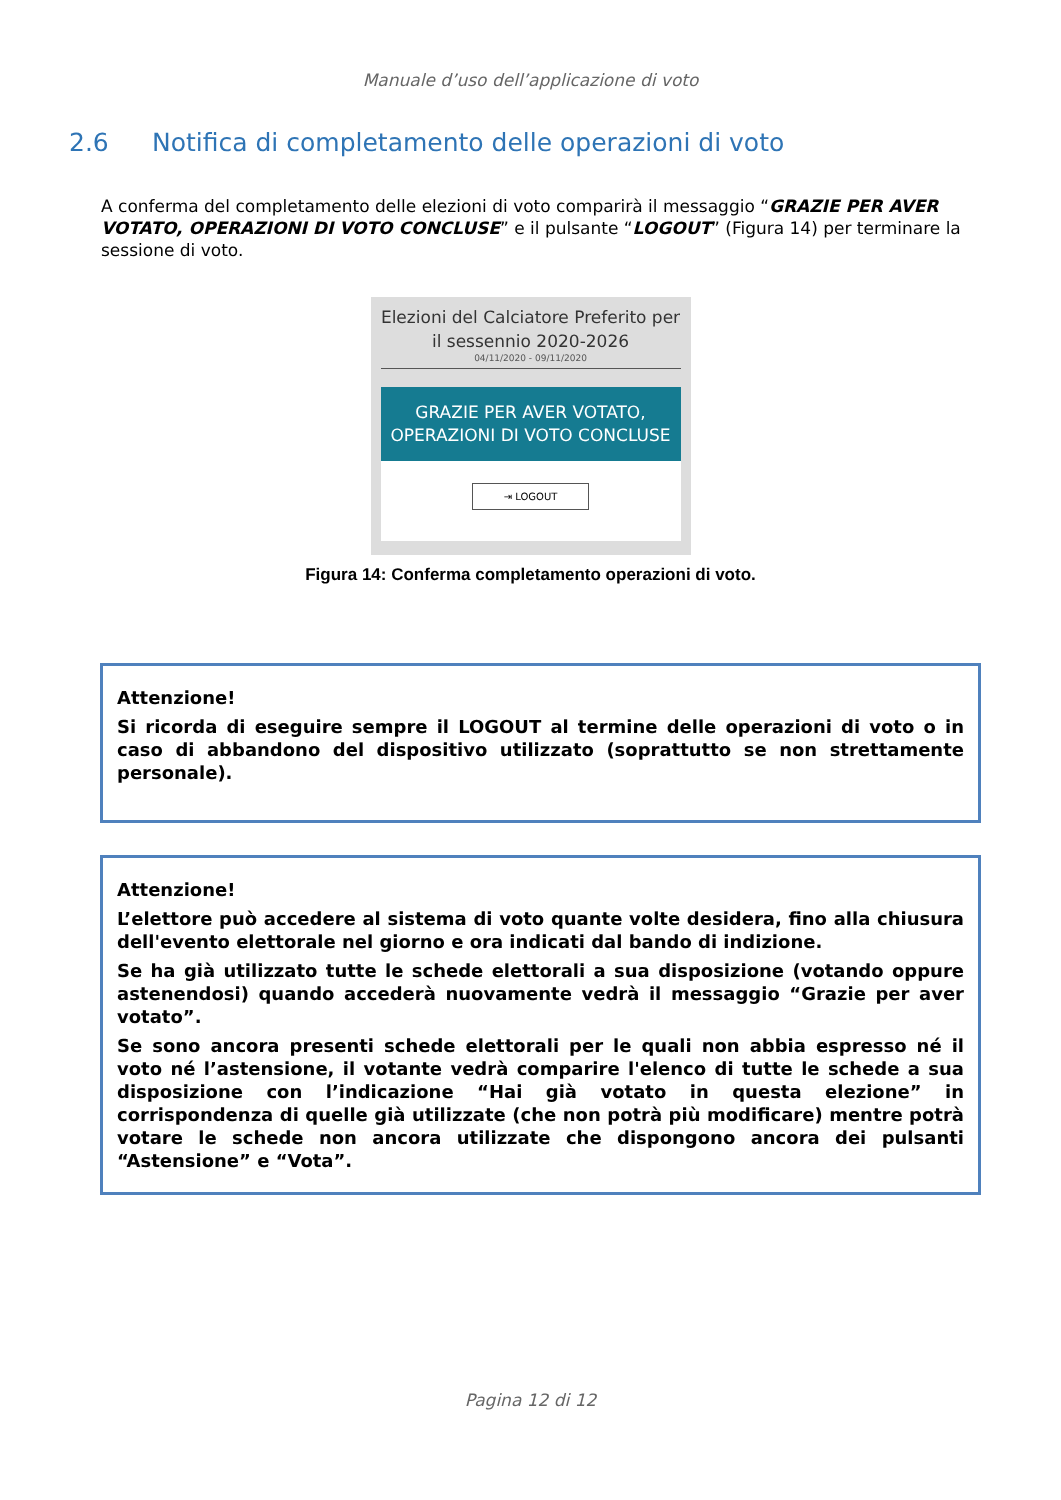Manuale d’uso dell’applicazione di voto
2.6 Notifica di completamento delle operazioni di voto
A conferma del completamento delle elezioni di voto comparirà il messaggio “GRAZIE PER AVER VOTATO, OPERAZIONI DI VOTO CONCLUSE” e il pulsante “LOGOUT” (Figura 14) per terminare la sessione di voto.
Elezioni del Calciatore Preferito per il sessennio 2020-2026
04/11/2020 - 09/11/2020
GRAZIE PER AVER VOTATO, OPERAZIONI DI VOTO CONCLUSE
⇥ LOGOUT
Figura 14: Conferma completamento operazioni di voto.
Attenzione!
Si ricorda di eseguire sempre il LOGOUT al termine delle operazioni di voto o in caso di abbandono del dispositivo utilizzato (soprattutto se non strettamente personale).
Attenzione!
L’elettore può accedere al sistema di voto quante volte desidera, fino alla chiusura dell'evento elettorale nel giorno e ora indicati dal bando di indizione.
Se ha già utilizzato tutte le schede elettorali a sua disposizione (votando oppure astenendosi) quando accederà nuovamente vedrà il messaggio “Grazie per aver votato”.
Se sono ancora presenti schede elettorali per le quali non abbia espresso né il voto né l’astensione, il votante vedrà comparire l'elenco di tutte le schede a sua disposizione con l’indicazione “Hai già votato in questa elezione” in corrispondenza di quelle già utilizzate (che non potrà più modificare) mentre potrà votare le schede non ancora utilizzate che dispongono ancora dei pulsanti “Astensione” e “Vota”.
Pagina 12 di 12